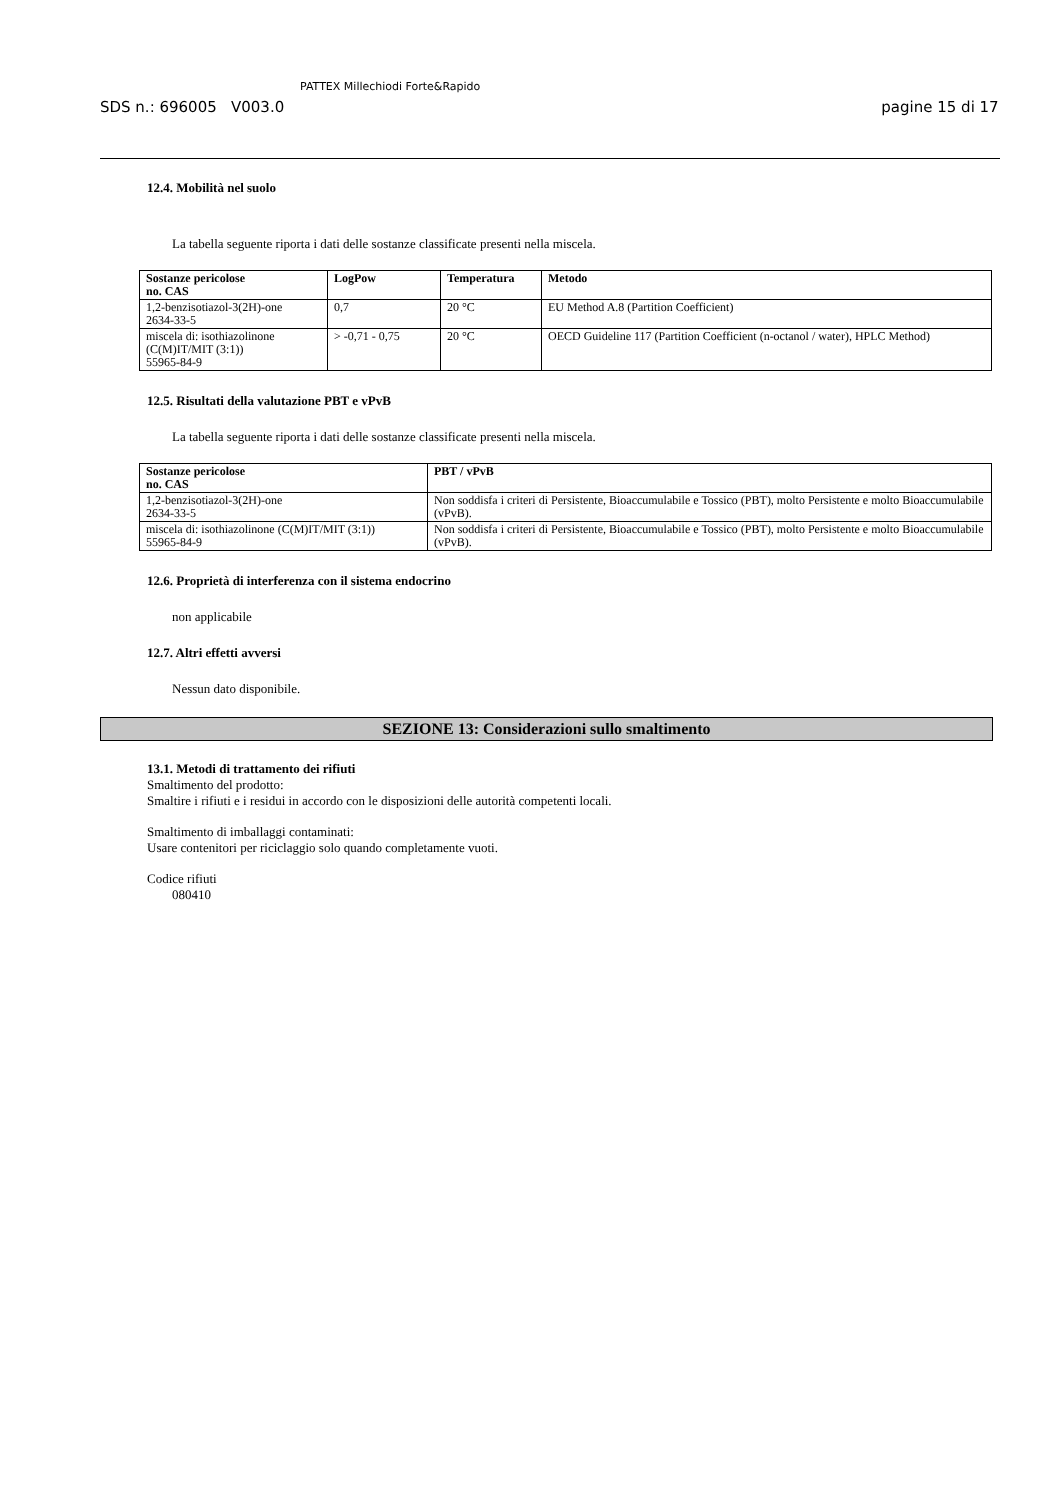SDS n.: 696005 V003.0
PATTEX Millechiodi Forte&Rapido
pagine 15 di 17
12.4. Mobilità nel suolo
La tabella seguente riporta i dati delle sostanze classificate presenti nella miscela.
| Sostanze pericolose no. CAS | LogPow | Temperatura | Metodo |
| --- | --- | --- | --- |
| 1,2-benzisotiazol-3(2H)-one 2634-33-5 | 0,7 | 20 °C | EU Method A.8 (Partition Coefficient) |
| miscela di: isothiazolinone (C(M)IT/MIT (3:1)) 55965-84-9 | > -0,71 - 0,75 | 20 °C | OECD Guideline 117 (Partition Coefficient (n-octanol / water), HPLC Method) |
12.5. Risultati della valutazione PBT e vPvB
La tabella seguente riporta i dati delle sostanze classificate presenti nella miscela.
| Sostanze pericolose no. CAS | PBT / vPvB |
| --- | --- |
| 1,2-benzisotiazol-3(2H)-one 2634-33-5 | Non soddisfa i criteri di Persistente, Bioaccumulabile e Tossico (PBT), molto Persistente e molto Bioaccumulabile (vPvB). |
| miscela di: isothiazolinone (C(M)IT/MIT (3:1)) 55965-84-9 | Non soddisfa i criteri di Persistente, Bioaccumulabile e Tossico (PBT), molto Persistente e molto Bioaccumulabile (vPvB). |
12.6. Proprietà di interferenza con il sistema endocrino
non applicabile
12.7. Altri effetti avversi
Nessun dato disponibile.
SEZIONE 13: Considerazioni sullo smaltimento
13.1. Metodi di trattamento dei rifiuti
Smaltimento del prodotto:
Smaltire i rifiuti e i residui in accordo con le disposizioni delle autorità competenti locali.
Smaltimento di imballaggi contaminati:
Usare contenitori per riciclaggio solo quando completamente vuoti.
Codice rifiuti
080410